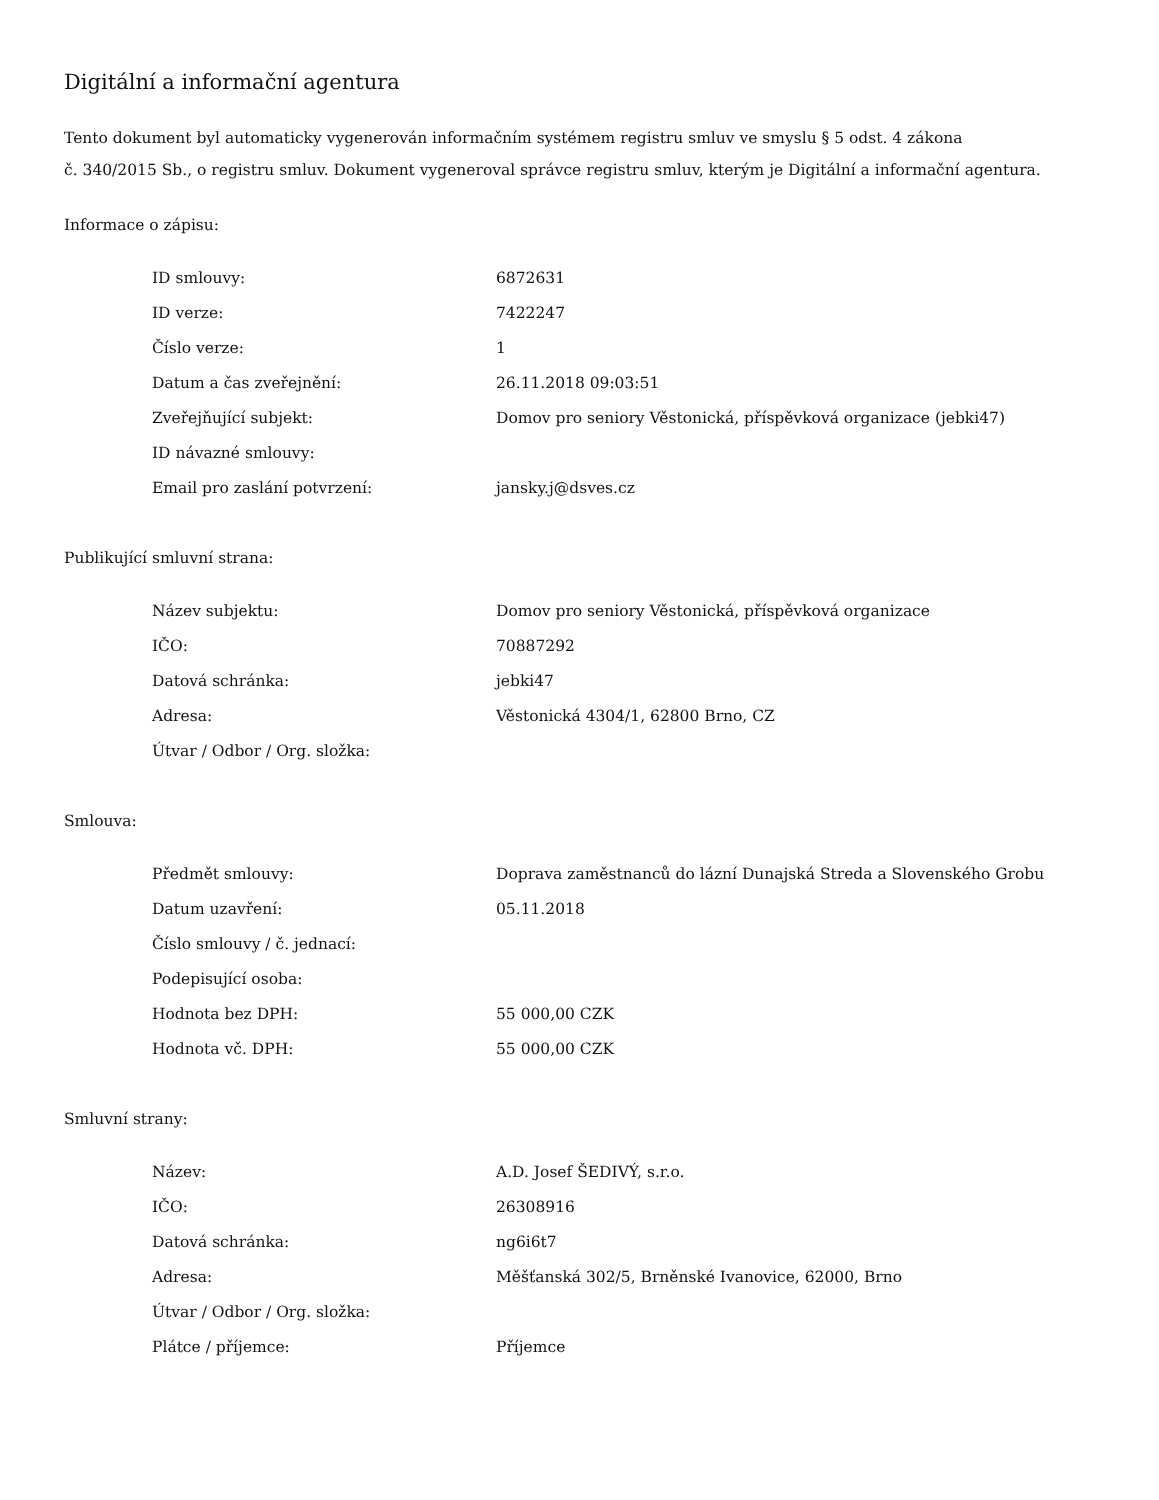Digitální a informační agentura
Tento dokument byl automaticky vygenerován informačním systémem registru smluv ve smyslu § 5 odst. 4 zákona
č. 340/2015 Sb., o registru smluv. Dokument vygeneroval správce registru smluv, kterým je Digitální a informační agentura.
Informace o zápisu:
| ID smlouvy: | 6872631 |
| ID verze: | 7422247 |
| Číslo verze: | 1 |
| Datum a čas zveřejnění: | 26.11.2018 09:03:51 |
| Zveřejňující subjekt: | Domov pro seniory Věstonická, příspěvková organizace (jebki47) |
| ID návazné smlouvy: | |
| Email pro zaslání potvrzení: | jansky.j@dsves.cz |
Publikující smluvní strana:
| Název subjektu: | Domov pro seniory Věstonická, příspěvková organizace |
| IČO: | 70887292 |
| Datová schránka: | jebki47 |
| Adresa: | Věstonická 4304/1, 62800 Brno, CZ |
| Útvar / Odbor / Org. složka: | |
Smlouva:
| Předmět smlouvy: | Doprava zaměstnanců do lázní Dunajská Streda a Slovenského Grobu |
| Datum uzavření: | 05.11.2018 |
| Číslo smlouvy / č. jednací: | |
| Podepisující osoba: | |
| Hodnota bez DPH: | 55 000,00 CZK |
| Hodnota vč. DPH: | 55 000,00 CZK |
Smluvní strany:
| Název: | A.D. Josef ŠEDIVÝ, s.r.o. |
| IČO: | 26308916 |
| Datová schránka: | ng6i6t7 |
| Adresa: | Měšťanská 302/5, Brněnské Ivanovice, 62000, Brno |
| Útvar / Odbor / Org. složka: | |
| Plátce / příjemce: | Příjemce |